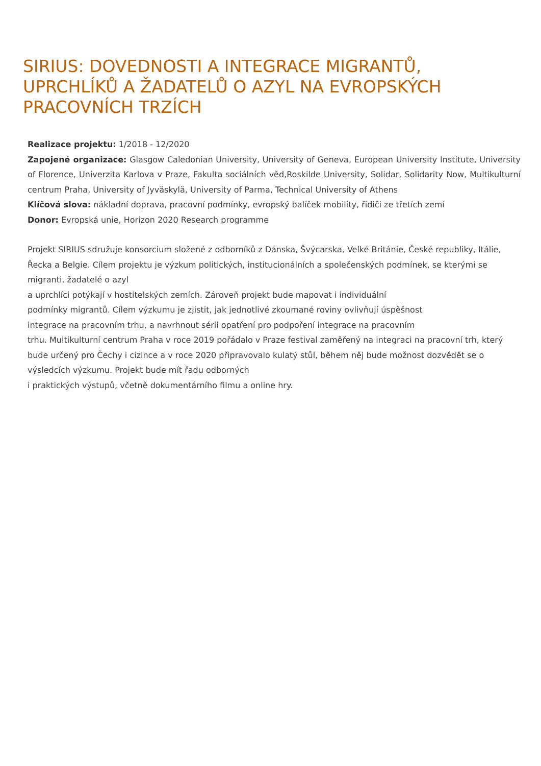SIRIUS: DOVEDNOSTI A INTEGRACE MIGRANTŮ, UPRCHLÍKŮ A ŽADATELŮ O AZYL NA EVROPSKÝCH PRACOVNÍCH TRZÍCH
Realizace projektu: 1/2018 - 12/2020
Zapojené organizace: Glasgow Caledonian University, University of Geneva, European University Institute, University of Florence, Univerzita Karlova v Praze, Fakulta sociálních věd,Roskilde University, Solidar, Solidarity Now, Multikulturní centrum Praha, University of Jyväskylä, University of Parma, Technical University of Athens
Klíčová slova: nákladní doprava, pracovní podmínky, evropský balíček mobility, řidiči ze třetích zemí
Donor: Evropská unie, Horizon 2020 Research programme
Projekt SIRIUS sdružuje konsorcium složené z odborníků z Dánska, Švýcarska, Velké Británie, České republiky, Itálie, Řecka a Belgie. Cílem projektu je výzkum politických, institucionálních a společenských podmínek, se kterými se migranti, žadatelé o azyl
a uprchlíci potýkají v hostitelských zemích. Zároveň projekt bude mapovat i individuální
podmínky migrantů. Cílem výzkumu je zjistit, jak jednotlivé zkoumané roviny ovlivňují úspěšnost
integrace na pracovním trhu, a navrhnout sérii opatření pro podpoření integrace na pracovním
trhu. Multikulturní centrum Praha v roce 2019 pořádalo v Praze festival zaměřený na integraci na pracovní trh, který bude určený pro Čechy i cizince a v roce 2020 připravovalo kulatý stůl, během něj bude možnost dozvědět se o výsledcích výzkumu. Projekt bude mít řadu odborných
i praktických výstupů, včetně dokumentárního filmu a online hry.